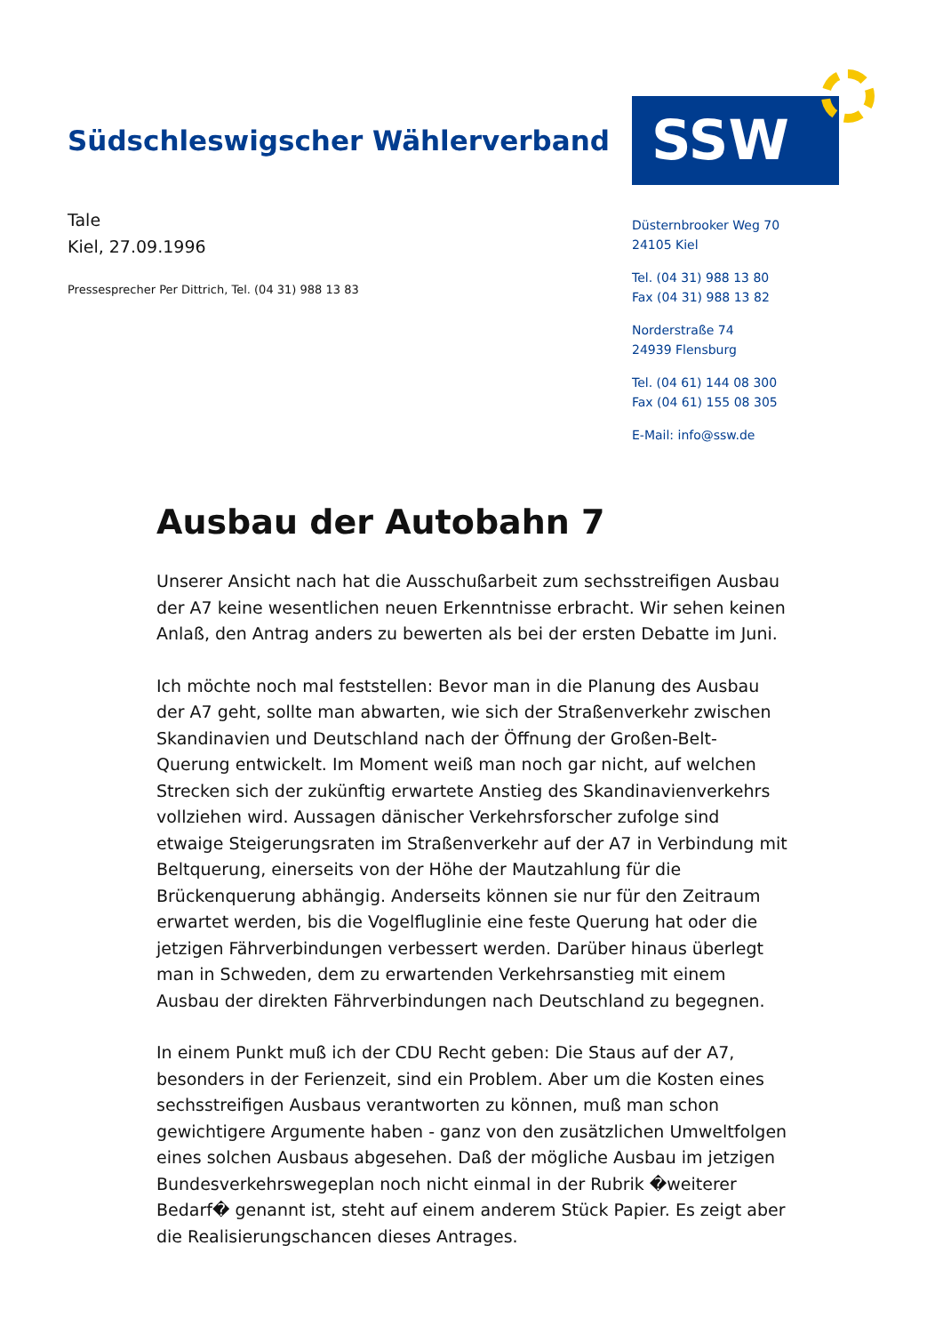Südschleswigscher Wählerverband
SSW
Tale
Kiel, 27.09.1996
Pressesprecher Per Dittrich, Tel. (04 31) 988 13 83
Düsternbrooker Weg 70
24105 Kiel
Tel. (04 31) 988 13 80
Fax (04 31) 988 13 82
Norderstraße 74
24939 Flensburg
Tel. (04 61) 144 08 300
Fax (04 61) 155 08 305
E-Mail: info@ssw.de
Ausbau der Autobahn 7
Unserer Ansicht nach hat die Ausschußarbeit zum sechsstreifigen Ausbau der A7 keine wesentlichen neuen Erkenntnisse erbracht. Wir sehen keinen Anlaß, den Antrag anders zu bewerten als bei der ersten Debatte im Juni.
Ich möchte noch mal feststellen: Bevor man in die Planung des Ausbau der A7 geht, sollte man abwarten, wie sich der Straßenverkehr zwischen Skandinavien und Deutschland nach der Öffnung der Großen-Belt-Querung entwickelt. Im Moment weiß man noch gar nicht, auf welchen Strecken sich der zukünftig erwartete Anstieg des Skandinavienverkehrs vollziehen wird. Aussagen dänischer Verkehrsforscher zufolge sind etwaige Steigerungsraten im Straßenverkehr auf der A7 in Verbindung mit Beltquerung, einerseits von der Höhe der Mautzahlung für die Brückenquerung abhängig. Anderseits können sie nur für den Zeitraum erwartet werden, bis die Vogelfluglinie eine feste Querung hat oder die jetzigen Fährverbindungen verbessert werden. Darüber hinaus überlegt man in Schweden, dem zu erwartenden Verkehrsanstieg mit einem Ausbau der direkten Fährverbindungen nach Deutschland zu begegnen.
In einem Punkt muß ich der CDU Recht geben: Die Staus auf der A7, besonders in der Ferienzeit, sind ein Problem. Aber um die Kosten eines sechsstreifigen Ausbaus verantworten zu können, muß man schon gewichtigere Argumente haben - ganz von den zusätzlichen Umweltfolgen eines solchen Ausbaus abgesehen. Daß der mögliche Ausbau im jetzigen Bundesverkehrswegeplan noch nicht einmal in der Rubrik �weiterer Bedarf� genannt ist, steht auf einem anderem Stück Papier. Es zeigt aber die Realisierungschancen dieses Antrages.